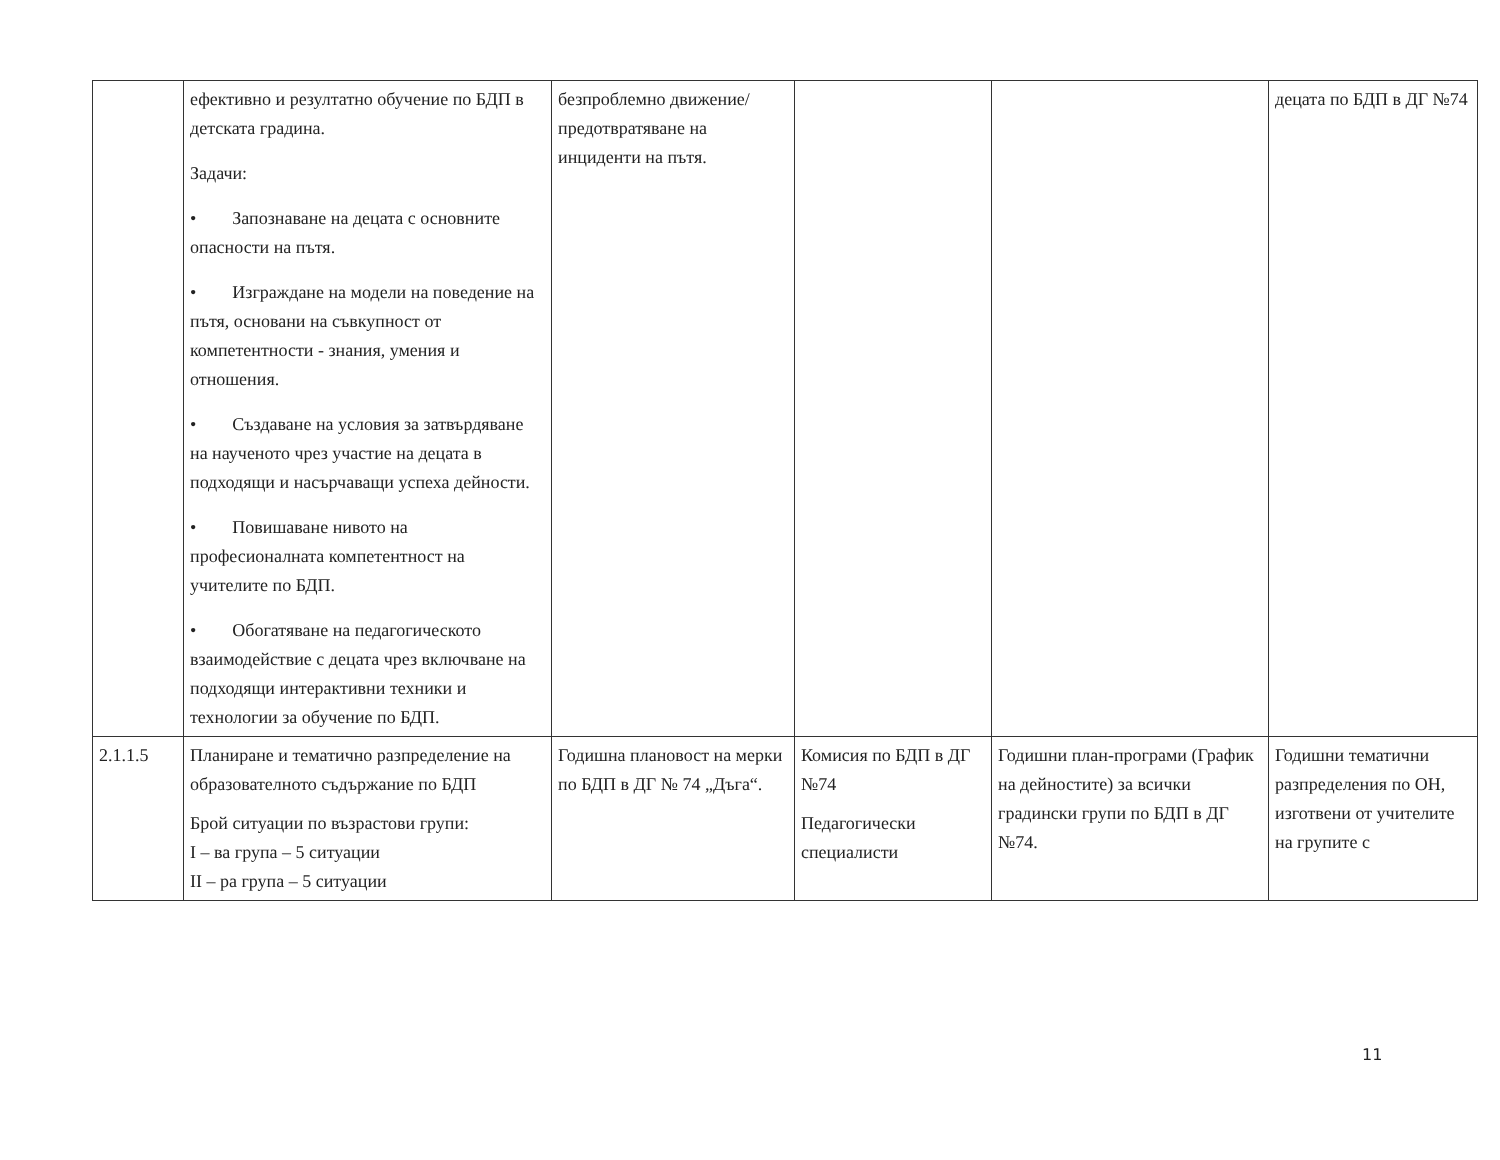| | ефективно и резултатно обучение по БДП в детската градина. Задачи: • Запознаване на децата с основните опасности на пътя. • Изграждане на модели на поведение на пътя, основани на съвкупност от компетентности - знания, умения и отношения. • Създаване на условия за затвърдяване на наученото чрез участие на децата в подходящи и насърчаващи успеха дейности. • Повишаване нивото на професионалната компетентност на учителите по БДП. • Обогатяване на педагогическото взаимодействие с децата чрез включване на подходящи интерактивни техники и технологии за обучение по БДП. | безпроблемно движение/предотвратяване на инциденти на пътя. | | | децата по БДП в ДГ №74 |
| 2.1.1.5 | Планиране и тематично разпределение на образователното съдържание по БДП Брой ситуации по възрастови групи: I – ва група – 5 ситуации II – ра група – 5 ситуации | Годишна плановост на мерки по БДП в ДГ № 74 „Дъга“. | Комисия по БДП в ДГ №74 Педагогически специалисти | Годишни план-програми (График на дейностите) за всички градински групи по БДП в ДГ №74. | Годишни тематични разпределения по ОН, изготвени от учителите на групите с |
11